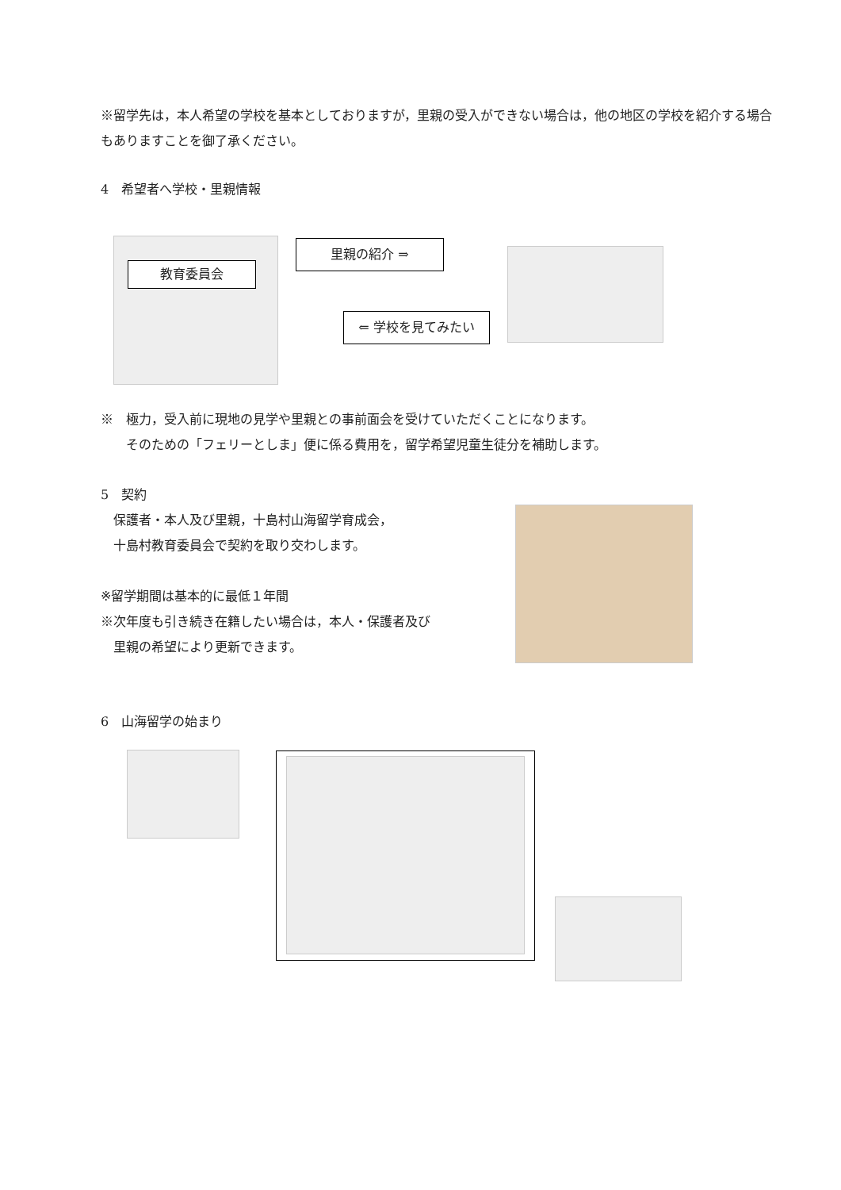※留学先は，本人希望の学校を基本としておりますが，里親の受入ができない場合は，他の地区の学校を紹介する場合もありますことを御了承ください。
4　希望者へ学校・里親情報
教育委員会 里親の紹介 ⇒
⇐ 学校を見てみたい
※　極力，受入前に現地の見学や里親との事前面会を受けていただくことになります。
　　そのための「フェリーとしま」便に係る費用を，留学希望児童生徒分を補助します。
5　契約
　保護者・本人及び里親，十島村山海留学育成会，
　十島村教育委員会で契約を取り交わします。
※留学期間は基本的に最低１年間
※次年度も引き続き在籍したい場合は，本人・保護者及び
　里親の希望により更新できます。
6　山海留学の始まり